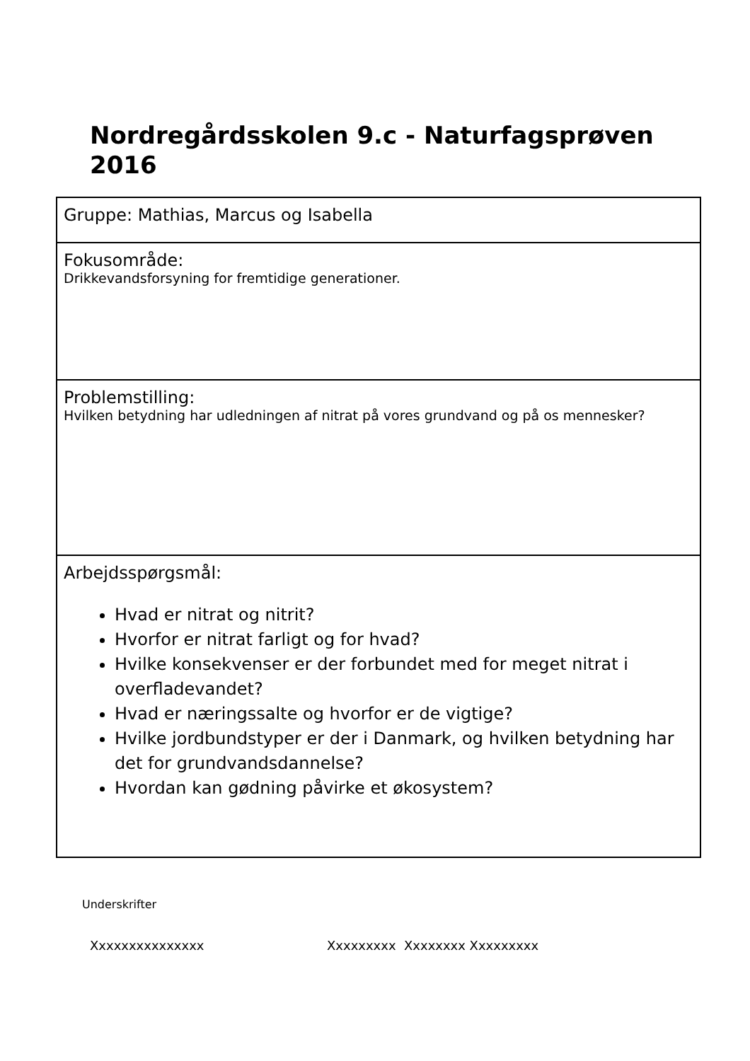Nordregårdsskolen 9.c - Naturfagsprøven 2016
| Gruppe: Mathias, Marcus og Isabella |
| Fokusområde: Drikkevandsforsyning for fremtidige generationer. |
| Problemstilling: Hvilken betydning har udledningen af nitrat på vores grundvand og på os mennesker? |
| Arbejdsspørgsmål: Hvad er nitrat og nitrit? Hvorfor er nitrat farligt og for hvad? Hvilke konsekvenser er der forbundet med for meget nitrat i overfladevandet? Hvad er næringssalte og hvorfor er de vigtige? Hvilke jordbundstyper er der i Danmark, og hvilken betydning har det for grundvandsdannelse? Hvordan kan gødning påvirke et økosystem? |
Underskrifter
Xxxxxxxxxxxxxxx Xxxxxxxxx Xxxxxxxx Xxxxxxxxx